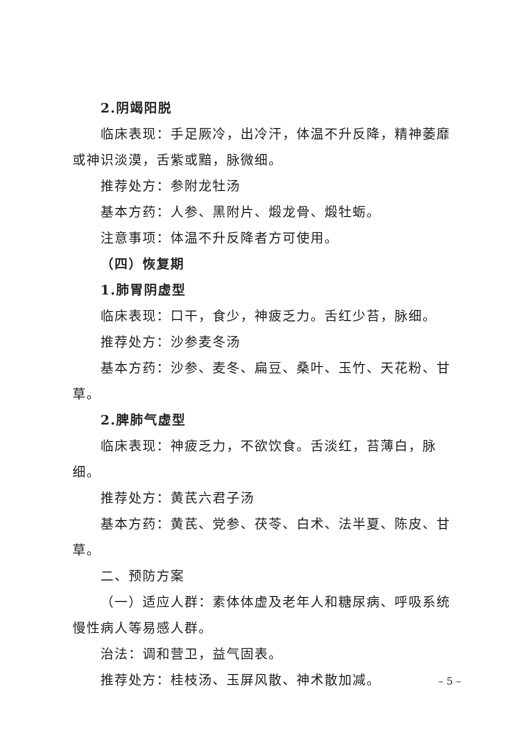2.阴竭阳脱
临床表现：手足厥冷，出冷汗，体温不升反降，精神萎靡或神识淡漠，舌紫或黯，脉微细。
推荐处方：参附龙牡汤
基本方药：人参、黑附片、煅龙骨、煅牡蛎。
注意事项：体温不升反降者方可使用。
（四）恢复期
1.肺胃阴虚型
临床表现：口干，食少，神疲乏力。舌红少苔，脉细。
推荐处方：沙参麦冬汤
基本方药：沙参、麦冬、扁豆、桑叶、玉竹、天花粉、甘草。
2.脾肺气虚型
临床表现：神疲乏力，不欲饮食。舌淡红，苔薄白，脉细。
推荐处方：黄芪六君子汤
基本方药：黄芪、党参、茯苓、白术、法半夏、陈皮、甘草。
二、预防方案
（一）适应人群：素体体虚及老年人和糖尿病、呼吸系统慢性病人等易感人群。
治法：调和营卫，益气固表。
推荐处方：桂枝汤、玉屏风散、神术散加减。
– 5 –